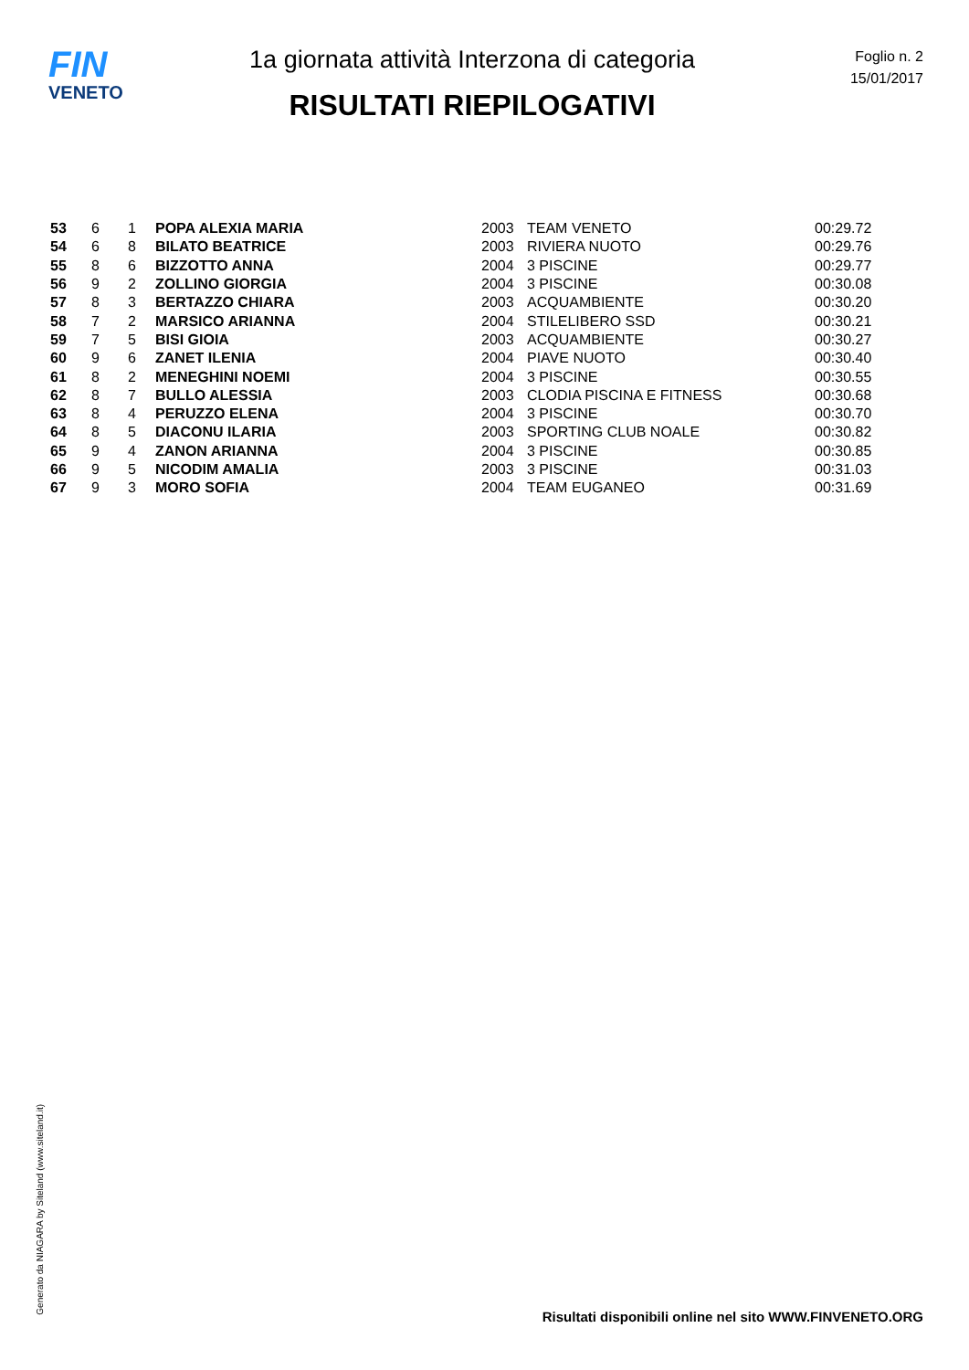FIN
VENETO
1a giornata attività Interzona di categoria
RISULTATI RIEPILOGATIVI
Foglio n. 2
15/01/2017
| 53 | 6 | 1 | POPA ALEXIA MARIA | 2003 | TEAM VENETO | 00:29.72 |
| 54 | 6 | 8 | BILATO BEATRICE | 2003 | RIVIERA NUOTO | 00:29.76 |
| 55 | 8 | 6 | BIZZOTTO ANNA | 2004 | 3 PISCINE | 00:29.77 |
| 56 | 9 | 2 | ZOLLINO GIORGIA | 2004 | 3 PISCINE | 00:30.08 |
| 57 | 8 | 3 | BERTAZZO CHIARA | 2003 | ACQUAMBIENTE | 00:30.20 |
| 58 | 7 | 2 | MARSICO ARIANNA | 2004 | STILELIBERO SSD | 00:30.21 |
| 59 | 7 | 5 | BISI GIOIA | 2003 | ACQUAMBIENTE | 00:30.27 |
| 60 | 9 | 6 | ZANET ILENIA | 2004 | PIAVE NUOTO | 00:30.40 |
| 61 | 8 | 2 | MENEGHINI NOEMI | 2004 | 3 PISCINE | 00:30.55 |
| 62 | 8 | 7 | BULLO ALESSIA | 2003 | CLODIA PISCINA E FITNESS | 00:30.68 |
| 63 | 8 | 4 | PERUZZO ELENA | 2004 | 3 PISCINE | 00:30.70 |
| 64 | 8 | 5 | DIACONU ILARIA | 2003 | SPORTING CLUB NOALE | 00:30.82 |
| 65 | 9 | 4 | ZANON ARIANNA | 2004 | 3 PISCINE | 00:30.85 |
| 66 | 9 | 5 | NICODIM AMALIA | 2003 | 3 PISCINE | 00:31.03 |
| 67 | 9 | 3 | MORO SOFIA | 2004 | TEAM EUGANEO | 00:31.69 |
Generato da NIAGARA by Siteland (www.siteland.it)
Risultati disponibili online nel sito WWW.FINVENETO.ORG